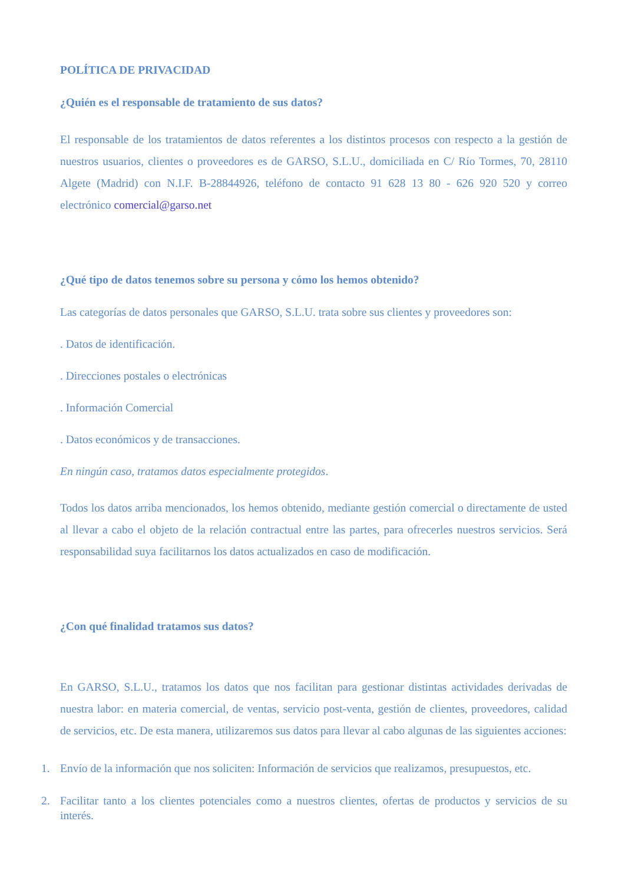POLÍTICA DE PRIVACIDAD
¿Quién es el responsable de tratamiento de sus datos?
El responsable de los tratamientos de datos referentes a los distintos procesos con respecto a la gestión de nuestros usuarios, clientes o proveedores es de GARSO, S.L.U., domiciliada en C/ Río Tormes, 70, 28110 Algete (Madrid) con N.I.F. B-28844926, teléfono de contacto 91 628 13 80 - 626 920 520 y correo electrónico comercial@garso.net
¿Qué tipo de datos tenemos sobre su persona y cómo los hemos obtenido?
Las categorías de datos personales que GARSO, S.L.U. trata sobre sus clientes y proveedores son:
. Datos de identificación.
. Direcciones postales o electrónicas
. Información Comercial
. Datos económicos y de transacciones.
En ningún caso, tratamos datos especialmente protegidos.
Todos los datos arriba mencionados, los hemos obtenido, mediante gestión comercial o directamente de usted al llevar a cabo el objeto de la relación contractual entre las partes, para ofrecerles nuestros servicios. Será responsabilidad suya facilitarnos los datos actualizados en caso de modificación.
¿Con qué finalidad tratamos sus datos?
En GARSO, S.L.U., tratamos los datos que nos facilitan para gestionar distintas actividades derivadas de nuestra labor: en materia comercial, de ventas, servicio post-venta, gestión de clientes, proveedores, calidad de servicios, etc. De esta manera, utilizaremos sus datos para llevar al cabo algunas de las siguientes acciones:
1. Envío de la información que nos soliciten: Información de servicios que realizamos, presupuestos, etc.
2. Facilitar tanto a los clientes potenciales como a nuestros clientes, ofertas de productos y servicios de su interés.